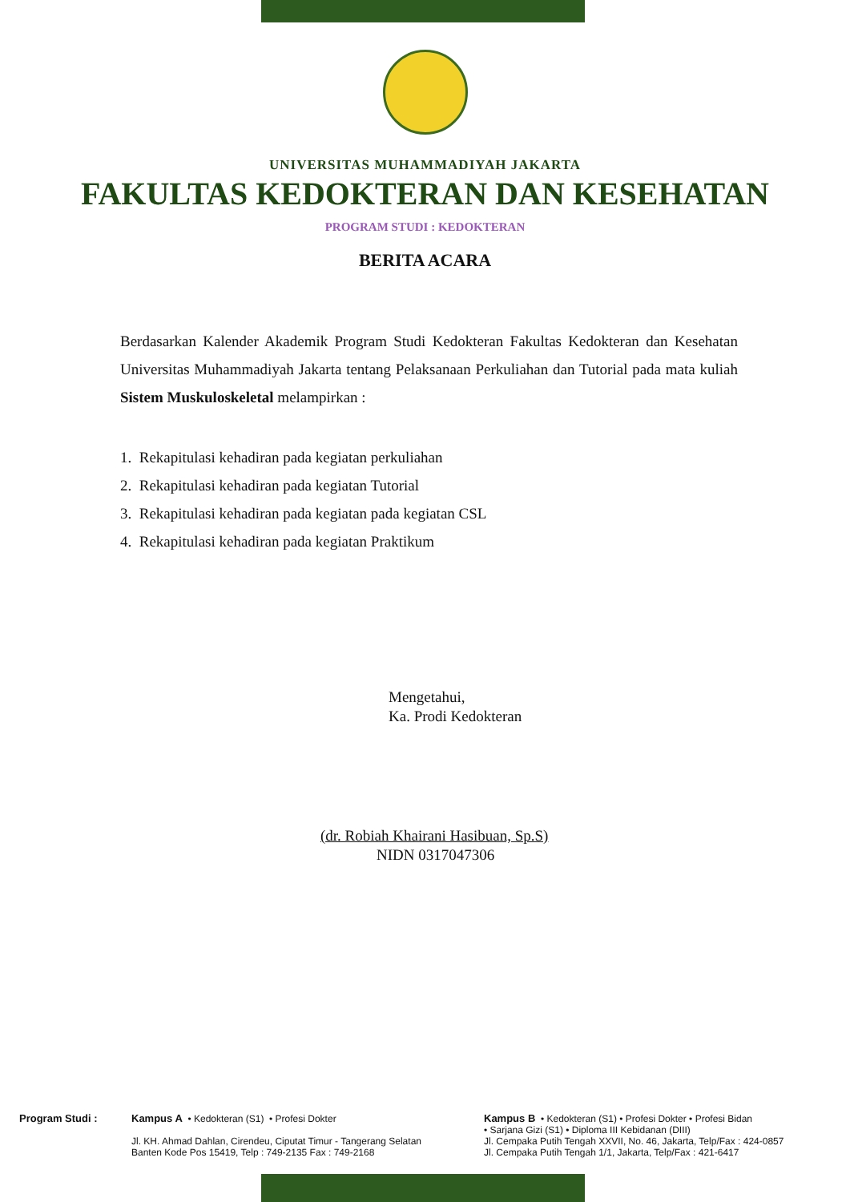UNIVERSITAS MUHAMMADIYAH JAKARTA
FAKULTAS KEDOKTERAN DAN KESEHATAN
PROGRAM STUDI : KEDOKTERAN
BERITA ACARA
Berdasarkan Kalender Akademik Program Studi Kedokteran Fakultas Kedokteran dan Kesehatan Universitas Muhammadiyah Jakarta tentang Pelaksanaan Perkuliahan dan Tutorial pada mata kuliah Sistem Muskuloskeletal melampirkan :
1. Rekapitulasi kehadiran pada kegiatan perkuliahan
2. Rekapitulasi kehadiran pada kegiatan Tutorial
3. Rekapitulasi kehadiran pada kegiatan pada kegiatan CSL
4. Rekapitulasi kehadiran pada kegiatan Praktikum
Mengetahui,
Ka. Prodi Kedokteran
(dr. Robiah Khairani Hasibuan, Sp.S)
NIDN 0317047306
Program Studi : Kampus A • Kedokteran (S1) • Profesi Dokter
Jl. KH. Ahmad Dahlan, Cirendeu, Ciputat Timur - Tangerang Selatan
Banten Kode Pos 15419, Telp : 749-2135 Fax : 749-2168
Kampus B • Kedokteran (S1) • Profesi Dokter • Profesi Bidan
• Sarjana Gizi (S1) • Diploma III Kebidanan (DIII)
Jl. Cempaka Putih Tengah XXVII, No. 46, Jakarta, Telp/Fax : 424-0857
Jl. Cempaka Putih Tengah 1/1, Jakarta, Telp/Fax : 421-6417